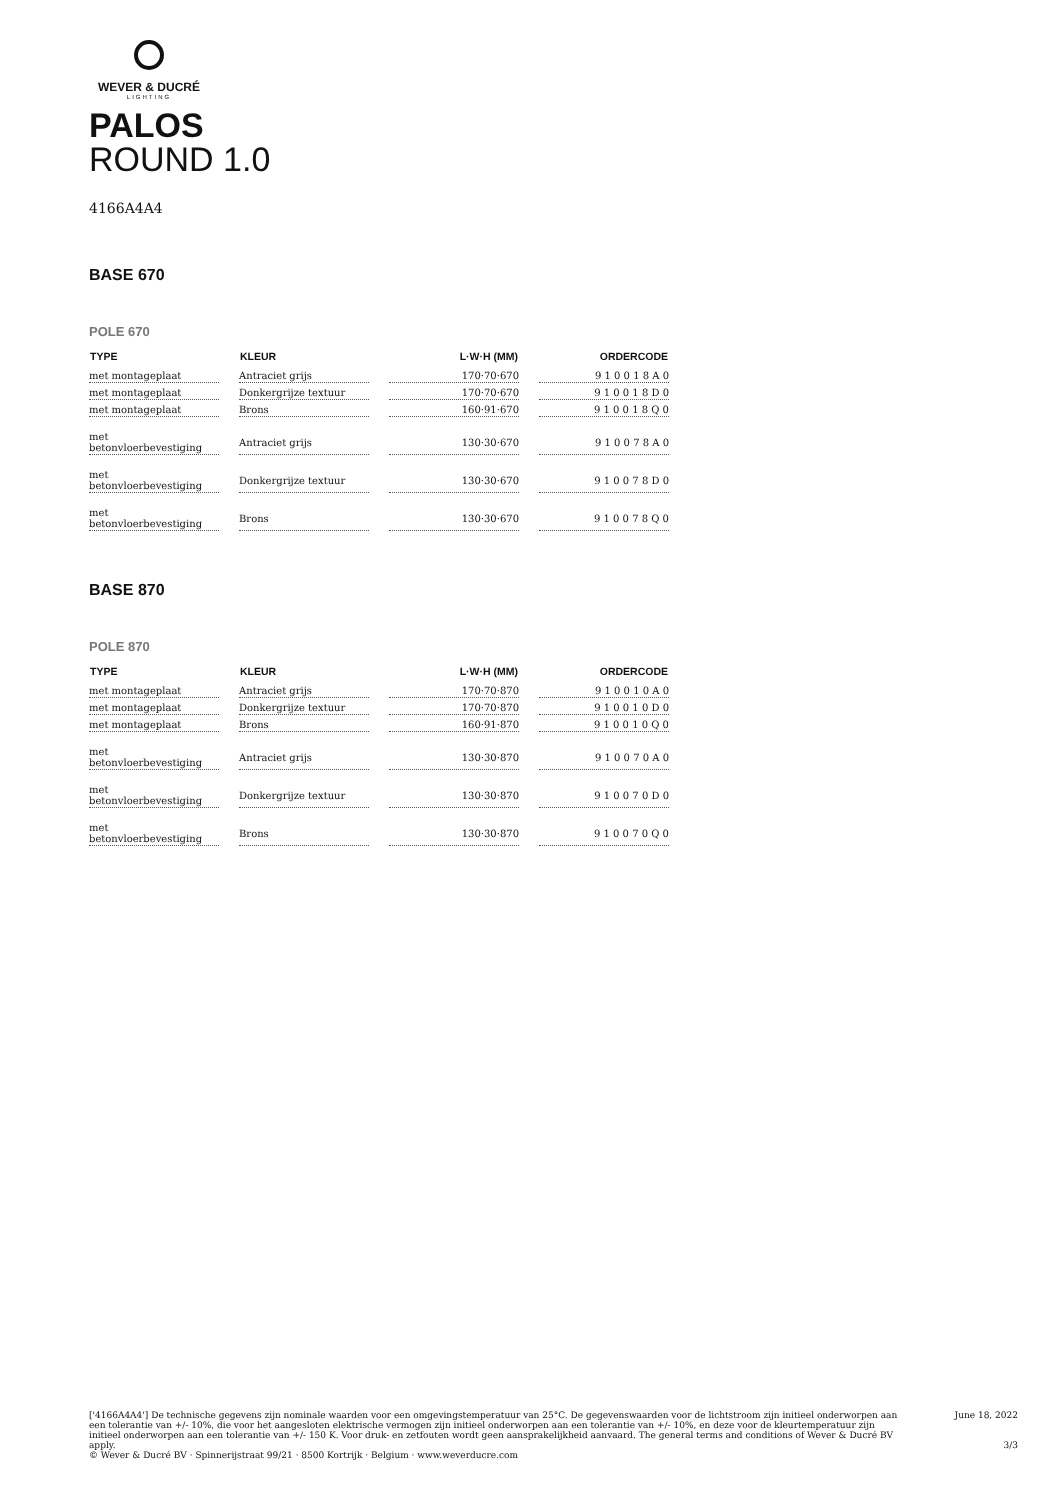WEVER & DUCRÉ
LIGHTING
PALOS
ROUND 1.0
4166A4A4
BASE 670
POLE 670
| TYPE | KLEUR | L·W·H (MM) | ORDERCODE |
| --- | --- | --- | --- |
| met montageplaat | Antraciet grijs | 170·70·670 | 9 1 0 0 1 8 A 0 |
| met montageplaat | Donkergrijze textuur | 170·70·670 | 9 1 0 0 1 8 D 0 |
| met montageplaat | Brons | 160·91·670 | 9 1 0 0 1 8 Q 0 |
| met betonvloerbevestiging | Antraciet grijs | 130·30·670 | 9 1 0 0 7 8 A 0 |
| met betonvloerbevestiging | Donkergrijze textuur | 130·30·670 | 9 1 0 0 7 8 D 0 |
| met betonvloerbevestiging | Brons | 130·30·670 | 9 1 0 0 7 8 Q 0 |
BASE 870
POLE 870
| TYPE | KLEUR | L·W·H (MM) | ORDERCODE |
| --- | --- | --- | --- |
| met montageplaat | Antraciet grijs | 170·70·870 | 9 1 0 0 1 0 A 0 |
| met montageplaat | Donkergrijze textuur | 170·70·870 | 9 1 0 0 1 0 D 0 |
| met montageplaat | Brons | 160·91·870 | 9 1 0 0 1 0 Q 0 |
| met betonvloerbevestiging | Antraciet grijs | 130·30·870 | 9 1 0 0 7 0 A 0 |
| met betonvloerbevestiging | Donkergrijze textuur | 130·30·870 | 9 1 0 0 7 0 D 0 |
| met betonvloerbevestiging | Brons | 130·30·870 | 9 1 0 0 7 0 Q 0 |
['4166A4A4'] De technische gegevens zijn nominale waarden voor een omgevingstemperatuur van 25°C. De gegevenswaarden voor de lichtstroom zijn initieel onderworpen aan een tolerantie van +/- 10%, die voor het aangesloten elektrische vermogen zijn initieel onderworpen aan een tolerantie van +/- 10%, en deze voor de kleurtemperatuur zijn initieel onderworpen aan een tolerantie van +/- 150 K. Voor druk- en zetfouten wordt geen aansprakelijkheid aanvaard. The general terms and conditions of Wever & Ducré BV apply.
© Wever & Ducré BV · Spinnerijstraat 99/21 · 8500 Kortrijk · Belgium · www.weverducre.com
June 18, 2022
3/3